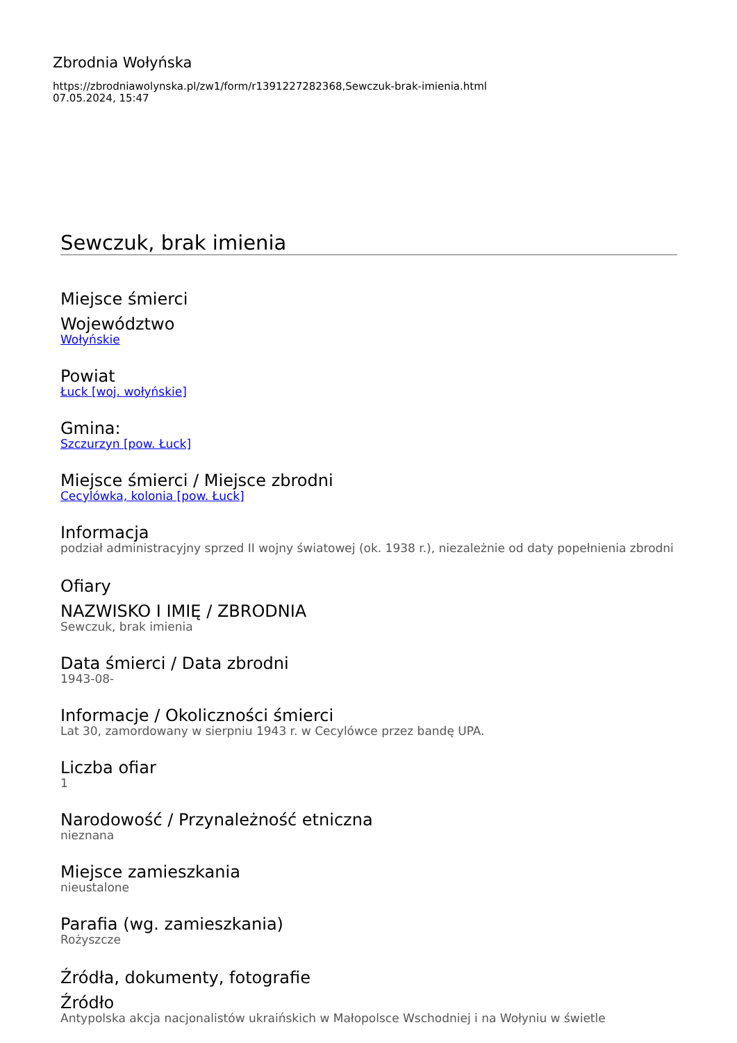Zbrodnia Wołyńska
https://zbrodniawolynska.pl/zw1/form/r1391227282368,Sewczuk-brak-imienia.html
07.05.2024, 15:47
Sewczuk, brak imienia
Miejsce śmierci
Województwo
Wołyńskie
Powiat
Łuck [woj. wołyńskie]
Gmina:
Szczurzyn [pow. Łuck]
Miejsce śmierci / Miejsce zbrodni
Cecylówka, kolonia [pow. Łuck]
Informacja
podział administracyjny sprzed II wojny światowej (ok. 1938 r.), niezależnie od daty popełnienia zbrodni
Ofiary
NAZWISKO I IMIĘ / ZBRODNIA
Sewczuk, brak imienia
Data śmierci / Data zbrodni
1943-08-
Informacje / Okoliczności śmierci
Lat 30, zamordowany w sierpniu 1943 r. w Cecylówce przez bandę UPA.
Liczba ofiar
1
Narodowość / Przynależność etniczna
nieznana
Miejsce zamieszkania
nieustalone
Parafia (wg. zamieszkania)
Rożyszcze
Źródła, dokumenty, fotografie
Źródło
Antypolska akcja nacjonalistów ukraińskich w Małopolsce Wschodniej i na Wołyniu w świetle